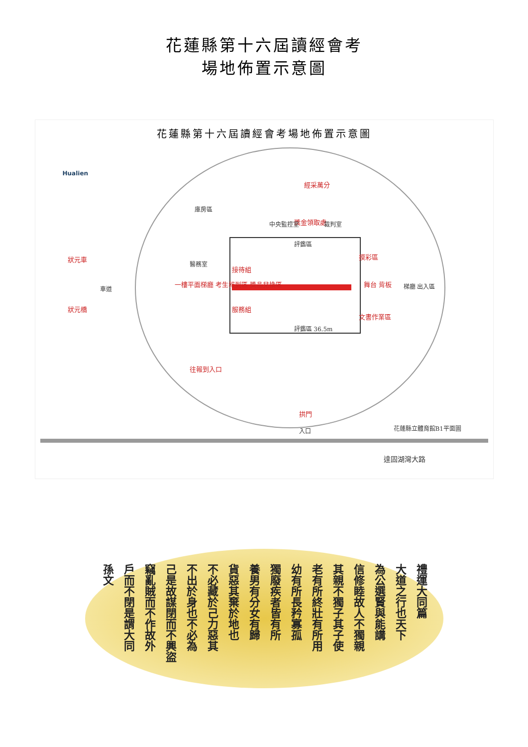花蓮縣第十六屆讀經會考
場地佈置示意圖
花蓮縣第十六屆讀經會考場地佈置示意圖
Hualien
經采萬分
獎金領取處
中央監控室 裁判室
庫房區
評鑑區
接待組
服務組
摸彩區
舞台 背板
文書作業區
評鑑區 36.5m
一樓平面梯廳 考生報到區 獎品兌換區
醫務室
梯廳 出入區
狀元車
車道
狀元橋
往報到入口
拱門
入口 花蓮縣立體育館B1平面圖
達固湖灣大路
禮運大同篇
大道之行也天下
為公選賢與能講
信修睦故人不獨親
其親不獨子其子使
老有所終壯有所用
幼有所長矜寡孤
獨廢疾者皆有所
養男有分女有歸
貨惡其棄於地也
不必藏於己力惡其
不出於身也不必為
己是故謀閉而不興盜
竊亂賊而不作故外
戶而不閉是謂大同
孫文